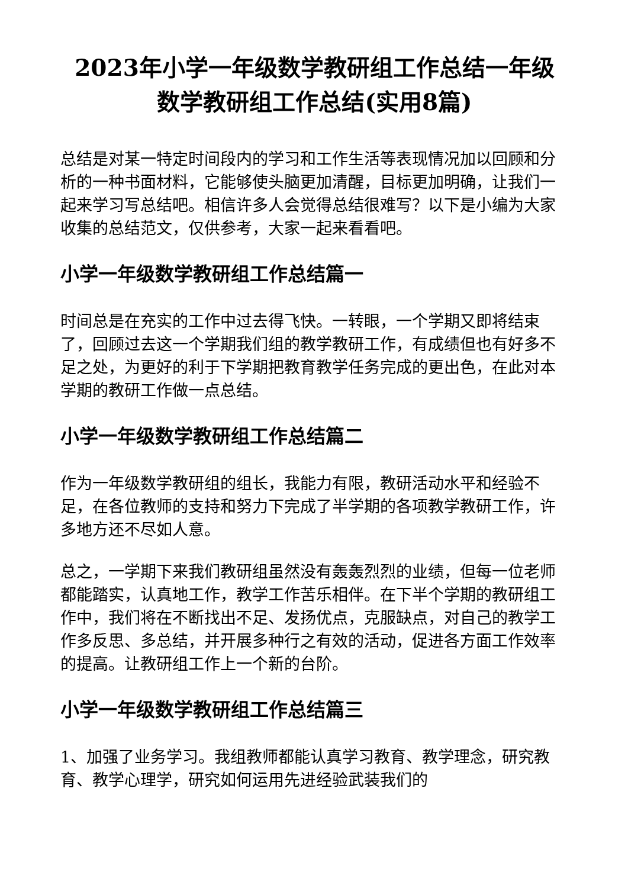2023年小学一年级数学教研组工作总结一年级数学教研组工作总结(实用8篇)
总结是对某一特定时间段内的学习和工作生活等表现情况加以回顾和分析的一种书面材料，它能够使头脑更加清醒，目标更加明确，让我们一起来学习写总结吧。相信许多人会觉得总结很难写？以下是小编为大家收集的总结范文，仅供参考，大家一起来看看吧。
小学一年级数学教研组工作总结篇一
时间总是在充实的工作中过去得飞快。一转眼，一个学期又即将结束了，回顾过去这一个学期我们组的教学教研工作，有成绩但也有好多不足之处，为更好的利于下学期把教育教学任务完成的更出色，在此对本学期的教研工作做一点总结。
小学一年级数学教研组工作总结篇二
作为一年级数学教研组的组长，我能力有限，教研活动水平和经验不足，在各位教师的支持和努力下完成了半学期的各项教学教研工作，许多地方还不尽如人意。
总之，一学期下来我们教研组虽然没有轰轰烈烈的业绩，但每一位老师都能踏实，认真地工作，教学工作苦乐相伴。在下半个学期的教研组工作中，我们将在不断找出不足、发扬优点，克服缺点，对自己的教学工作多反思、多总结，并开展多种行之有效的活动，促进各方面工作效率的提高。让教研组工作上一个新的台阶。
小学一年级数学教研组工作总结篇三
1、加强了业务学习。我组教师都能认真学习教育、教学理念，研究教育、教学心理学，研究如何运用先进经验武装我们的